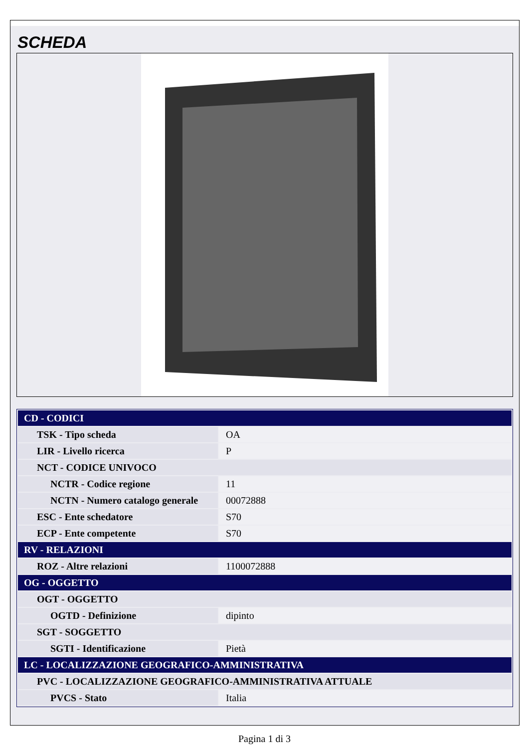SCHEDA
| CD - CODICI | |
| TSK - Tipo scheda | OA |
| LIR - Livello ricerca | P |
| NCT - CODICE UNIVOCO | |
| NCTR - Codice regione | 11 |
| NCTN - Numero catalogo generale | 00072888 |
| ESC - Ente schedatore | S70 |
| ECP - Ente competente | S70 |
| RV - RELAZIONI | |
| ROZ - Altre relazioni | 1100072888 |
| OG - OGGETTO | |
| OGT - OGGETTO | |
| OGTD - Definizione | dipinto |
| SGT - SOGGETTO | |
| SGTI - Identificazione | Pietà |
| LC - LOCALIZZAZIONE GEOGRAFICO-AMMINISTRATIVA | |
| PVC - LOCALIZZAZIONE GEOGRAFICO-AMMINISTRATIVA ATTUALE | |
| PVCS - Stato | Italia |
Pagina 1 di 3